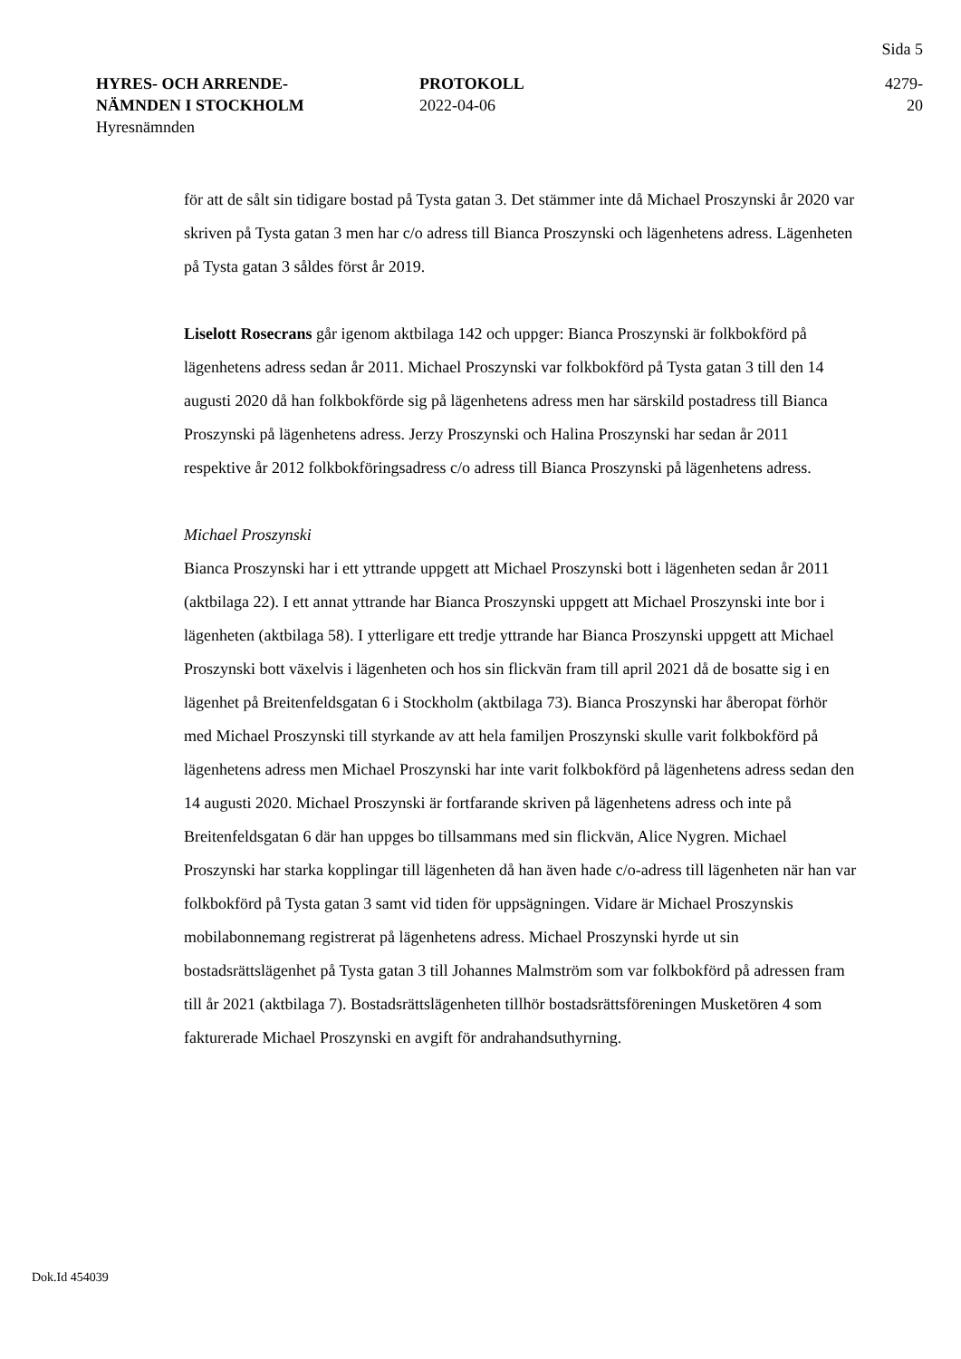Sida 5
HYRES- OCH ARRENDE-
NÄMNDEN I STOCKHOLM
Hyresnämnden
PROTOKOLL
2022-04-06
4279-20
för att de sålt sin tidigare bostad på Tysta gatan 3. Det stämmer inte då Michael Proszynski år 2020 var skriven på Tysta gatan 3 men har c/o adress till Bianca Proszynski och lägenhetens adress. Lägenheten på Tysta gatan 3 såldes först år 2019.
Liselott Rosecrans går igenom aktbilaga 142 och uppger: Bianca Proszynski är folkbokförd på lägenhetens adress sedan år 2011. Michael Proszynski var folkbokförd på Tysta gatan 3 till den 14 augusti 2020 då han folkbokförde sig på lägenhetens adress men har särskild postadress till Bianca Proszynski på lägenhetens adress. Jerzy Proszynski och Halina Proszynski har sedan år 2011 respektive år 2012 folkbokföringsadress c/o adress till Bianca Proszynski på lägenhetens adress.
Michael Proszynski
Bianca Proszynski har i ett yttrande uppgett att Michael Proszynski bott i lägenheten sedan år 2011 (aktbilaga 22). I ett annat yttrande har Bianca Proszynski uppgett att Michael Proszynski inte bor i lägenheten (aktbilaga 58). I ytterligare ett tredje yttrande har Bianca Proszynski uppgett att Michael Proszynski bott växelvis i lägenheten och hos sin flickvän fram till april 2021 då de bosatte sig i en lägenhet på Breitenfeldsgatan 6 i Stockholm (aktbilaga 73). Bianca Proszynski har åberopat förhör med Michael Proszynski till styrkande av att hela familjen Proszynski skulle varit folkbokförd på lägenhetens adress men Michael Proszynski har inte varit folkbokförd på lägenhetens adress sedan den 14 augusti 2020. Michael Proszynski är fortfarande skriven på lägenhetens adress och inte på Breitenfeldsgatan 6 där han uppges bo tillsammans med sin flickvän, Alice Nygren. Michael Proszynski har starka kopplingar till lägenheten då han även hade c/o-adress till lägenheten när han var folkbokförd på Tysta gatan 3 samt vid tiden för uppsägningen. Vidare är Michael Proszynskis mobilabonnemang registrerat på lägenhetens adress. Michael Proszynski hyrde ut sin bostadsrättslägenhet på Tysta gatan 3 till Johannes Malmström som var folkbokförd på adressen fram till år 2021 (aktbilaga 7). Bostadsrättslägenheten tillhör bostadsrättsföreningen Musketören 4 som fakturerade Michael Proszynski en avgift för andrahandsuthyrning.
Dok.Id 454039